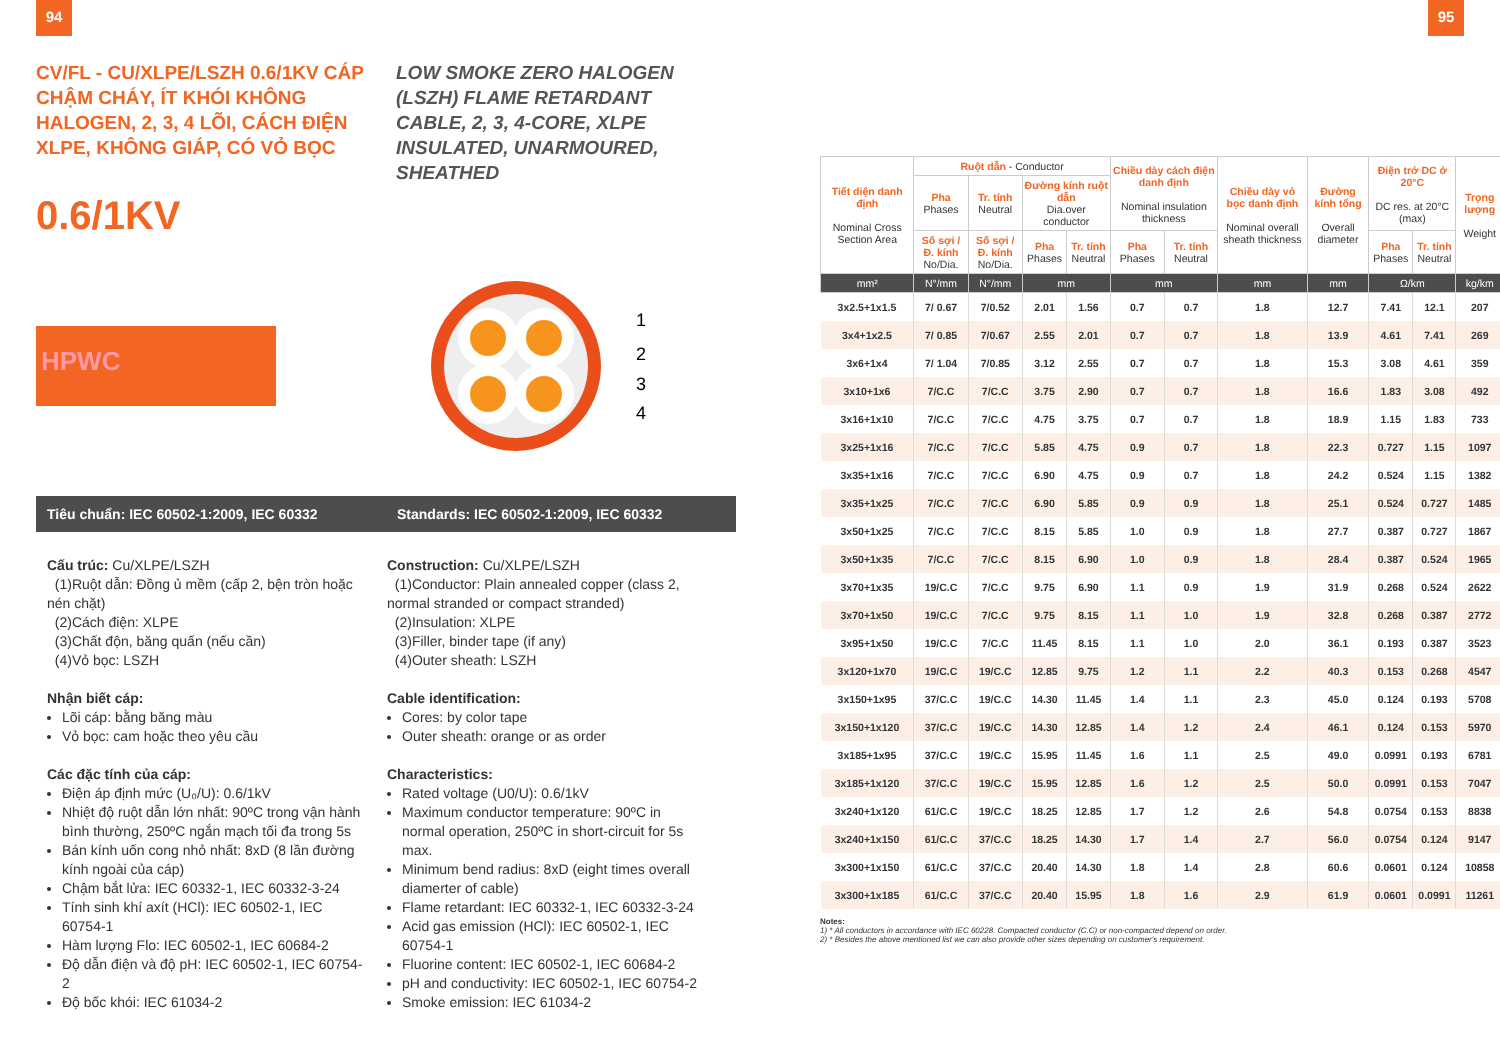94 95
CV/FL - CU/XLPE/LSZH 0.6/1KV CÁP CHẬM CHÁY, ÍT KHÓI KHÔNG HALOGEN, 2, 3, 4 LÕI, CÁCH ĐIỆN XLPE, KHÔNG GIÁP, CÓ VỎ BỌC
LOW SMOKE ZERO HALOGEN (LSZH) FLAME RETARDANT CABLE, 2, 3, 4-CORE, XLPE INSULATED, UNARMOURED, SHEATHED
0.6/1KV
HPWC
1
2
3
4
Tiêu chuẩn: IEC 60502-1:2009, IEC 60332 Standards: IEC 60502-1:2009, IEC 60332
Cấu trúc: Cu/XLPE/LSZH
(1)Ruột dẫn: Đồng ủ mềm (cấp 2, bện tròn hoặc nén chặt)
(2)Cách điện: XLPE
(3)Chất độn, băng quấn (nếu cần)
(4)Vỏ bọc: LSZH
Nhận biết cáp:
Lõi cáp: bằng băng màu
Vỏ bọc: cam hoặc theo yêu cầu
Các đặc tính của cáp:
Điện áp định mức (U₀/U): 0.6/1kV
Nhiệt độ ruột dẫn lớn nhất: 90ºC trong vận hành bình thường, 250ºC ngắn mạch tối đa trong 5s
Bán kính uốn cong nhỏ nhất: 8xD (8 lần đường kính ngoài của cáp)
Chậm bắt lửa: IEC 60332-1, IEC 60332-3-24
Tính sinh khí axít (HCl): IEC 60502-1, IEC 60754-1
Hàm lượng Flo: IEC 60502-1, IEC 60684-2
Độ dẫn điện và độ pH: IEC 60502-1, IEC 60754-2
Độ bốc khói: IEC 61034-2
Construction: Cu/XLPE/LSZH
(1)Conductor: Plain annealed copper (class 2, normal stranded or compact stranded)
(2)Insulation: XLPE
(3)Filler, binder tape (if any)
(4)Outer sheath: LSZH
Cable identification:
Cores: by color tape
Outer sheath: orange or as order
Characteristics:
Rated voltage (U0/U): 0.6/1kV
Maximum conductor temperature: 90ºC in normal operation, 250ºC in short-circuit for 5s max.
Minimum bend radius: 8xD (eight times overall diamerter of cable)
Flame retardant: IEC 60332-1, IEC 60332-3-24
Acid gas emission (HCl): IEC 60502-1, IEC 60754-1
Fluorine content: IEC 60502-1, IEC 60684-2
pH and conductivity: IEC 60502-1, IEC 60754-2
Smoke emission: IEC 61034-2
| Tiết diện danh định Nominal Cross Section Area | Ruột dẫn - Conductor | | | | Chiều dày cách điện danh định Nominal insulation thickness | | Chiều dày vỏ bọc danh định Nominal overall sheath thickness | Đường kính tổng Overall diameter | Điện trở DC ở 20°C DC res. at 20°C (max) | | Trọng lượng Weight |
| --- | --- | --- | --- | --- | --- | --- | --- | --- | --- | --- | --- |
| | Pha Phases | Tr. tính Neutral | Đường kính ruột dẫn Dia.over conductor | | | | | | | | |
| | Số sợi / Đ. kính No/Dia. | Số sợi / Đ. kính No/Dia. | Pha Phases | Tr. tính Neutral | Pha Phases | Tr. tính Neutral | | | Pha Phases | Tr. tính Neutral | |
| mm² | N°/mm | N°/mm | mm | | mm | | mm | mm | Ω/km | | kg/km |
| 3x2.5+1x1.5 | 7/ 0.67 | 7/0.52 | 2.01 | 1.56 | 0.7 | 0.7 | 1.8 | 12.7 | 7.41 | 12.1 | 207 |
| 3x4+1x2.5 | 7/ 0.85 | 7/0.67 | 2.55 | 2.01 | 0.7 | 0.7 | 1.8 | 13.9 | 4.61 | 7.41 | 269 |
| 3x6+1x4 | 7/ 1.04 | 7/0.85 | 3.12 | 2.55 | 0.7 | 0.7 | 1.8 | 15.3 | 3.08 | 4.61 | 359 |
| 3x10+1x6 | 7/C.C | 7/C.C | 3.75 | 2.90 | 0.7 | 0.7 | 1.8 | 16.6 | 1.83 | 3.08 | 492 |
| 3x16+1x10 | 7/C.C | 7/C.C | 4.75 | 3.75 | 0.7 | 0.7 | 1.8 | 18.9 | 1.15 | 1.83 | 733 |
| 3x25+1x16 | 7/C.C | 7/C.C | 5.85 | 4.75 | 0.9 | 0.7 | 1.8 | 22.3 | 0.727 | 1.15 | 1097 |
| 3x35+1x16 | 7/C.C | 7/C.C | 6.90 | 4.75 | 0.9 | 0.7 | 1.8 | 24.2 | 0.524 | 1.15 | 1382 |
| 3x35+1x25 | 7/C.C | 7/C.C | 6.90 | 5.85 | 0.9 | 0.9 | 1.8 | 25.1 | 0.524 | 0.727 | 1485 |
| 3x50+1x25 | 7/C.C | 7/C.C | 8.15 | 5.85 | 1.0 | 0.9 | 1.8 | 27.7 | 0.387 | 0.727 | 1867 |
| 3x50+1x35 | 7/C.C | 7/C.C | 8.15 | 6.90 | 1.0 | 0.9 | 1.8 | 28.4 | 0.387 | 0.524 | 1965 |
| 3x70+1x35 | 19/C.C | 7/C.C | 9.75 | 6.90 | 1.1 | 0.9 | 1.9 | 31.9 | 0.268 | 0.524 | 2622 |
| 3x70+1x50 | 19/C.C | 7/C.C | 9.75 | 8.15 | 1.1 | 1.0 | 1.9 | 32.8 | 0.268 | 0.387 | 2772 |
| 3x95+1x50 | 19/C.C | 7/C.C | 11.45 | 8.15 | 1.1 | 1.0 | 2.0 | 36.1 | 0.193 | 0.387 | 3523 |
| 3x120+1x70 | 19/C.C | 19/C.C | 12.85 | 9.75 | 1.2 | 1.1 | 2.2 | 40.3 | 0.153 | 0.268 | 4547 |
| 3x150+1x95 | 37/C.C | 19/C.C | 14.30 | 11.45 | 1.4 | 1.1 | 2.3 | 45.0 | 0.124 | 0.193 | 5708 |
| 3x150+1x120 | 37/C.C | 19/C.C | 14.30 | 12.85 | 1.4 | 1.2 | 2.4 | 46.1 | 0.124 | 0.153 | 5970 |
| 3x185+1x95 | 37/C.C | 19/C.C | 15.95 | 11.45 | 1.6 | 1.1 | 2.5 | 49.0 | 0.0991 | 0.193 | 6781 |
| 3x185+1x120 | 37/C.C | 19/C.C | 15.95 | 12.85 | 1.6 | 1.2 | 2.5 | 50.0 | 0.0991 | 0.153 | 7047 |
| 3x240+1x120 | 61/C.C | 19/C.C | 18.25 | 12.85 | 1.7 | 1.2 | 2.6 | 54.8 | 0.0754 | 0.153 | 8838 |
| 3x240+1x150 | 61/C.C | 37/C.C | 18.25 | 14.30 | 1.7 | 1.4 | 2.7 | 56.0 | 0.0754 | 0.124 | 9147 |
| 3x300+1x150 | 61/C.C | 37/C.C | 20.40 | 14.30 | 1.8 | 1.4 | 2.8 | 60.6 | 0.0601 | 0.124 | 10858 |
| 3x300+1x185 | 61/C.C | 37/C.C | 20.40 | 15.95 | 1.8 | 1.6 | 2.9 | 61.9 | 0.0601 | 0.0991 | 11261 |
Notes:
1) * All conductors in accordance with IEC 60228. Compacted conductor (C.C) or non-compacted depend on order.
2) * Besides the above mentioned list we can also provide other sizes depending on customer's requirement.